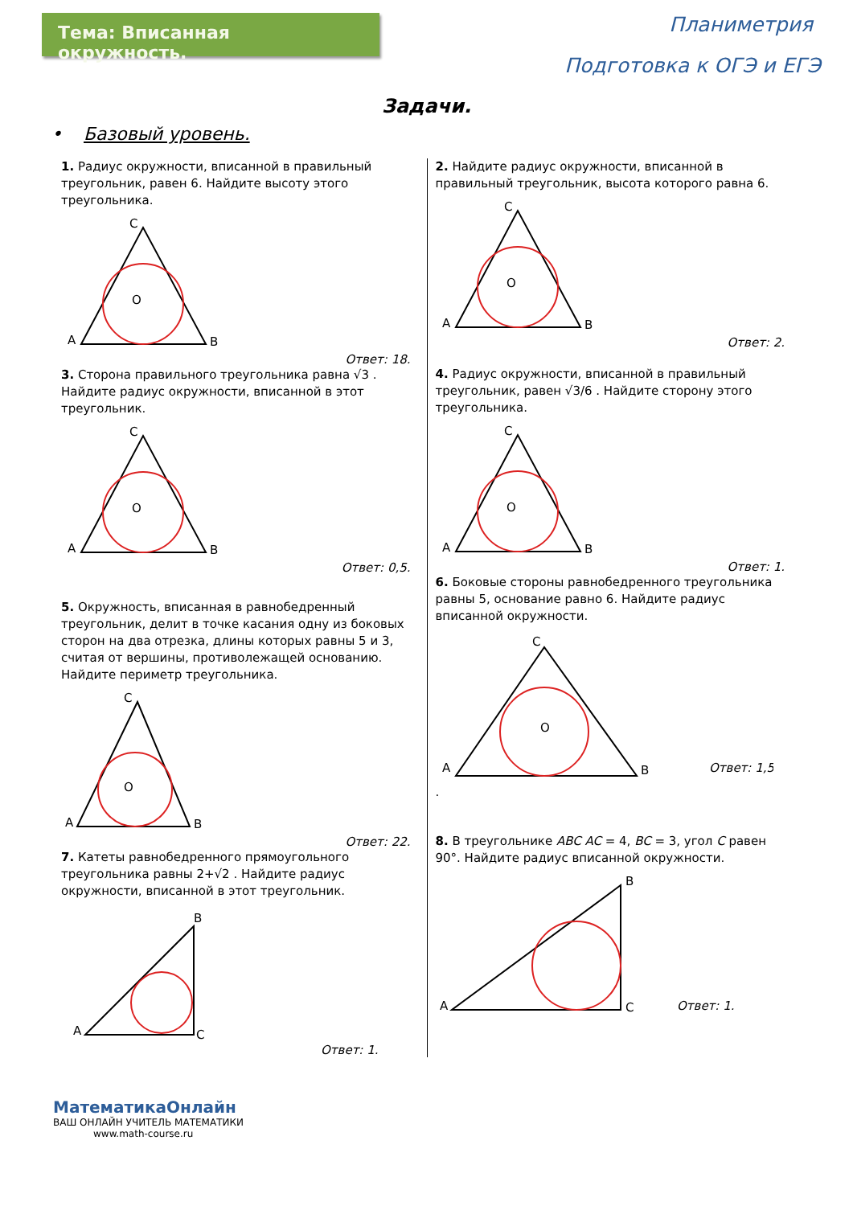Тема: Вписанная окружность.
Планиметрия
Подготовка к ОГЭ и ЕГЭ
Задачи.
• Базовый уровень.
1. Радиус окружности, вписанной в правильный треугольник, равен 6. Найдите высоту этого треугольника.
A
B
C
O
Ответ: 18.
3. Сторона правильного треугольника равна √3 . Найдите радиус окружности, вписанной в этот треугольник.
A
B
C
O
Ответ: 0,5.
5. Окружность, вписанная в равнобедренный треугольник, делит в точке касания одну из боковых сторон на два отрезка, длины которых равны 5 и 3, считая от вершины, противолежащей основанию. Найдите периметр треугольника.
A
B
C
O
Ответ: 22.
7. Катеты равнобедренного прямоугольного треугольника равны 2+√2 . Найдите радиус окружности, вписанной в этот треугольник.
A
C
B
Ответ: 1.
2. Найдите радиус окружности, вписанной в правильный треугольник, высота которого равна 6.
A
B
C
O
Ответ: 2.
4. Радиус окружности, вписанной в правильный треугольник, равен √3/6 . Найдите сторону этого треугольника.
A
B
C
O
Ответ: 1.
6. Боковые стороны равнобедренного треугольника равны 5, основание равно 6. Найдите радиус вписанной окружности.
A
B
C
O
Ответ: 1,5
.
8. В треугольнике ABC AC = 4, BC = 3, угол C равен 90°. Найдите радиус вписанной окружности.
A
C
B
Ответ: 1.
МатематикаОнлайн
ВАШ ОНЛАЙН УЧИТЕЛЬ МАТЕМАТИКИ
www.math-course.ru